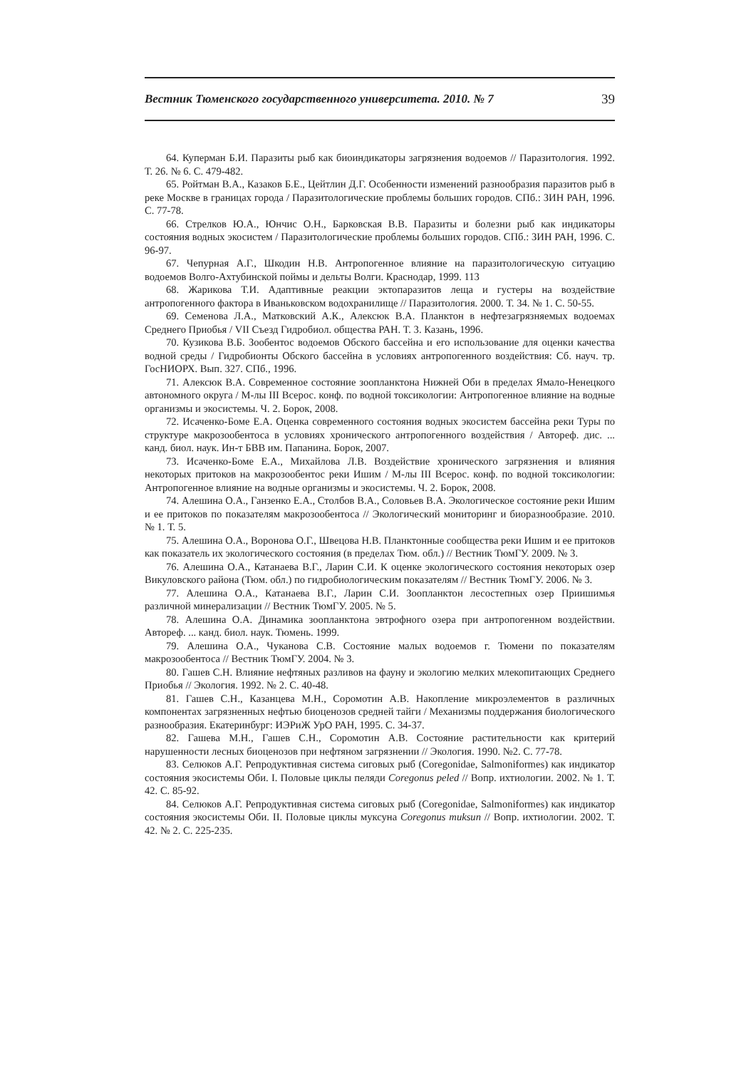Вестник Тюменского государственного университета. 2010. № 7 39
64. Куперман Б.И. Паразиты рыб как биоиндикаторы загрязнения водоемов // Паразитология. 1992. Т. 26. № 6. С. 479-482.
65. Ройтман В.А., Казаков Б.Е., Цейтлин Д.Г. Особенности изменений разнообразия паразитов рыб в реке Москве в границах города / Паразитологические проблемы больших городов. СПб.: ЗИН РАН, 1996. С. 77-78.
66. Стрелков Ю.А., Юнчис О.Н., Барковская В.В. Паразиты и болезни рыб как индикаторы состояния водных экосистем / Паразитологические проблемы больших городов. СПб.: ЗИН РАН, 1996. С. 96-97.
67. Чепурная А.Г., Шкодин Н.В. Антропогенное влияние на паразитологическую ситуацию водоемов Волго-Ахтубинской поймы и дельты Волги. Краснодар, 1999. 113
68. Жарикова Т.И. Адаптивные реакции эктопаразитов леща и густеры на воздействие антропогенного фактора в Иваньковском водохранилище // Паразитология. 2000. Т. 34. № 1. С. 50-55.
69. Семенова Л.А., Матковский А.К., Алексюк В.А. Планктон в нефтезагрязняемых водоемах Среднего Приобья / VII Съезд Гидробиол. общества РАН. Т. 3. Казань, 1996.
70. Кузикова В.Б. Зообентос водоемов Обского бассейна и его использование для оценки качества водной среды / Гидробионты Обского бассейна в условиях антропогенного воздействия: Сб. науч. тр. ГосНИОРХ. Вып. 327. СПб., 1996.
71. Алексюк В.А. Современное состояние зоопланктона Нижней Оби в пределах Ямало-Ненецкого автономного округа / М-лы III Всерос. конф. по водной токсикологии: Антропогенное влияние на водные организмы и экосистемы. Ч. 2. Борок, 2008.
72. Исаченко-Боме Е.А. Оценка современного состояния водных экосистем бассейна реки Туры по структуре макрозообентоса в условиях хронического антропогенного воздействия / Автореф. дис. ... канд. биол. наук. Ин-т БВВ им. Папанина. Борок, 2007.
73. Исаченко-Боме Е.А., Михайлова Л.В. Воздействие хронического загрязнения и влияния некоторых притоков на макрозообентос реки Ишим / М-лы III Всерос. конф. по водной токсикологии: Антропогенное влияние на водные организмы и экосистемы. Ч. 2. Борок, 2008.
74. Алешина О.А., Ганзенко Е.А., Столбов В.А., Соловьев В.А. Экологическое состояние реки Ишим и ее притоков по показателям макрозообентоса // Экологический мониторинг и биоразнообразие. 2010. № 1. Т. 5.
75. Алешина О.А., Воронова О.Г., Швецова Н.В. Планктонные сообщества реки Ишим и ее притоков как показатель их экологического состояния (в пределах Тюм. обл.) // Вестник ТюмГУ. 2009. № 3.
76. Алешина О.А., Катанаева В.Г., Ларин С.И. К оценке экологического состояния некоторых озер Викуловского района (Тюм. обл.) по гидробиологическим показателям // Вестник ТюмГУ. 2006. № 3.
77. Алешина О.А., Катанаева В.Г., Ларин С.И. Зоопланктон лесостепных озер Приишимья различной минерализации // Вестник ТюмГУ. 2005. № 5.
78. Алешина О.А. Динамика зоопланктона эвтрофного озера при антропогенном воздействии. Автореф. ... канд. биол. наук. Тюмень. 1999.
79. Алешина О.А., Чуканова С.В. Состояние малых водоемов г. Тюмени по показателям макрозообентоса // Вестник ТюмГУ. 2004. № 3.
80. Гашев С.Н. Влияние нефтяных разливов на фауну и экологию мелких млекопитающих Среднего Приобья // Экология. 1992. № 2. С. 40-48.
81. Гашев С.Н., Казанцева М.Н., Соромотин А.В. Накопление микроэлементов в различных компонентах загрязненных нефтью биоценозов средней тайги / Механизмы поддержания биологического разнообразия. Екатеринбург: ИЭРиЖ УрО РАН, 1995. С. 34-37.
82. Гашева М.Н., Гашев С.Н., Соромотин А.В. Состояние растительности как критерий нарушенности лесных биоценозов при нефтяном загрязнении // Экология. 1990. №2. С. 77-78.
83. Селюков А.Г. Репродуктивная система сиговых рыб (Coregonidae, Salmoniformes) как индикатор состояния экосистемы Оби. I. Половые циклы пеляди Coregonus peled // Вопр. ихтиологии. 2002. № 1. Т. 42. С. 85-92.
84. Селюков А.Г. Репродуктивная система сиговых рыб (Coregonidae, Salmoniformes) как индикатор состояния экосистемы Оби. II. Половые циклы муксуна Coregonus muksun // Вопр. ихтиологии. 2002. Т. 42. № 2. С. 225-235.